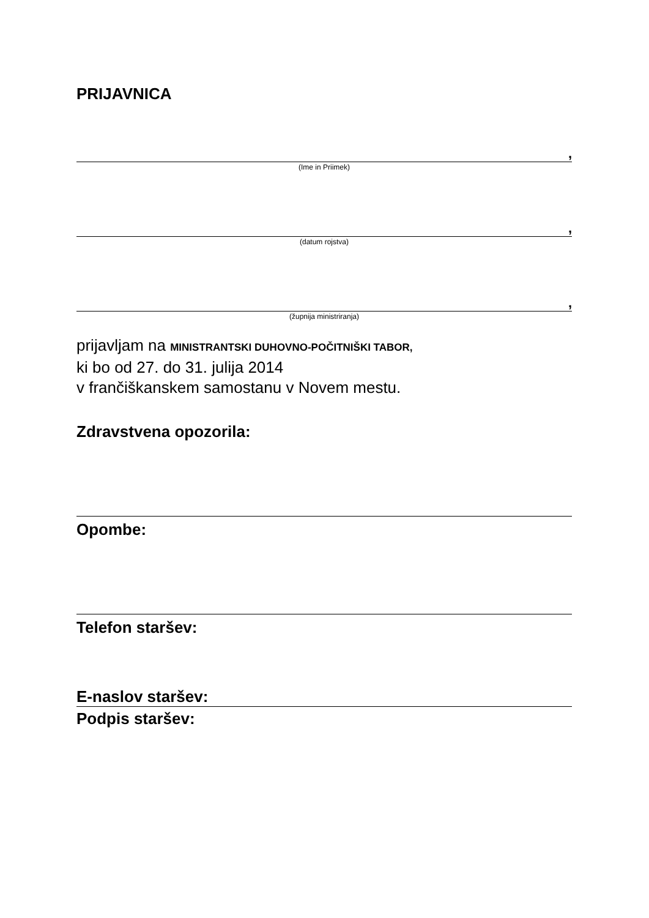PRIJAVNICA
,
(Ime in Priimek)
,
(datum rojstva)
,
(župnija ministriranja)
prijavljam na MINISTRANTSKI DUHOVNO-POČITNIŠKI TABOR,
ki bo od 27. do 31. julija 2014
v frančiškanskem samostanu v Novem mestu.
Zdravstvena opozorila:
Opombe:
Telefon staršev:
E-naslov staršev:
Podpis staršev: